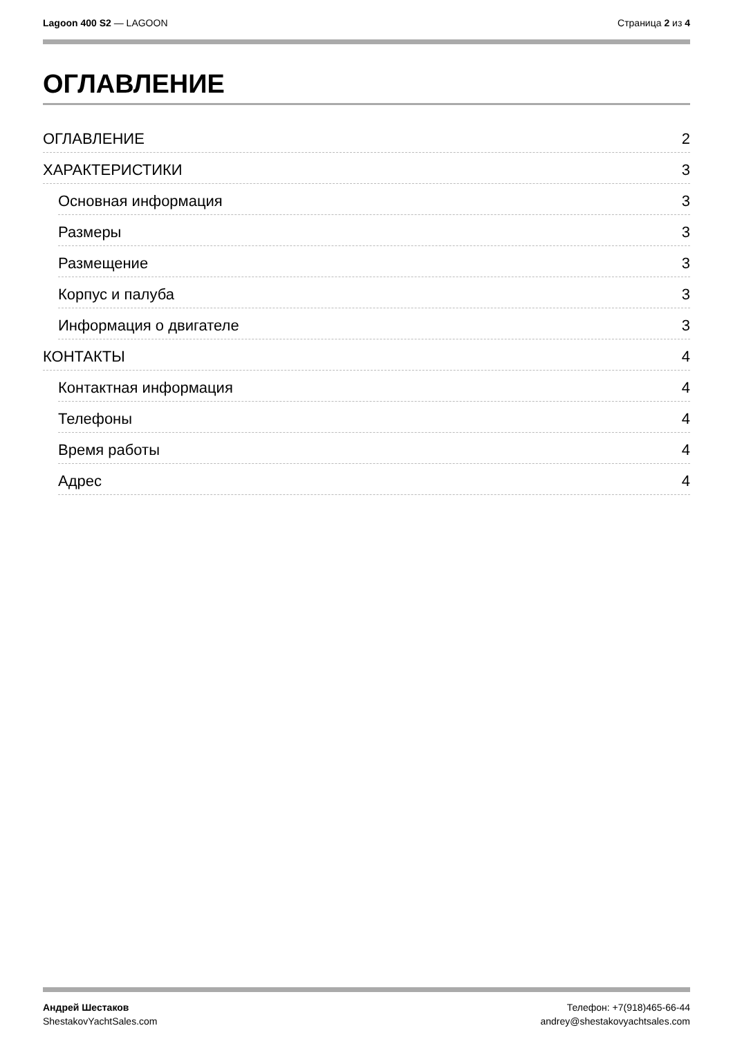Lagoon 400 S2 — LAGOON Страница 2 из 4
ОГЛАВЛЕНИЕ
ОГЛАВЛЕНИЕ 2
ХАРАКТЕРИСТИКИ 3
Основная информация 3
Размеры 3
Размещение 3
Корпус и палуба 3
Информация о двигателе 3
КОНТАКТЫ 4
Контактная информация 4
Телефоны 4
Время работы 4
Адрес 4
Андрей Шестаков
ShestakovYachtSales.com
Телефон: +7(918)465-66-44
andrey@shestakovyachtsales.com